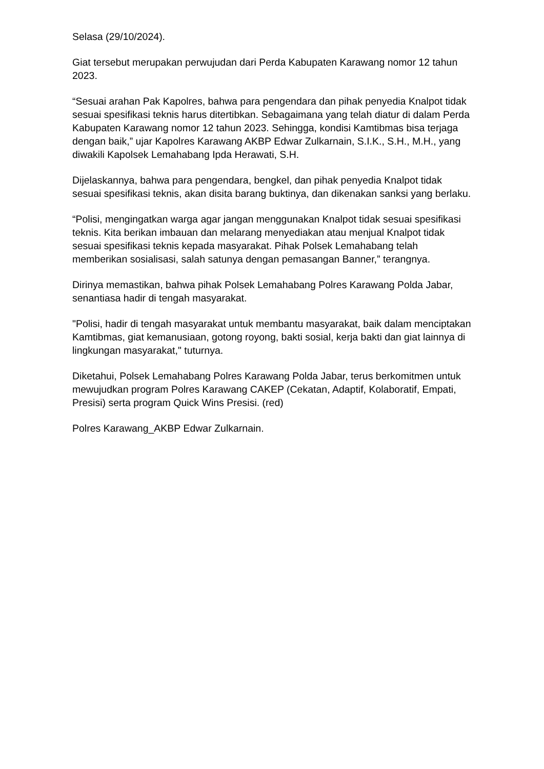Selasa (29/10/2024).
Giat tersebut merupakan perwujudan dari Perda Kabupaten Karawang nomor 12 tahun 2023.
“Sesuai arahan Pak Kapolres, bahwa para pengendara dan pihak penyedia Knalpot tidak sesuai spesifikasi teknis harus ditertibkan. Sebagaimana yang telah diatur di dalam Perda Kabupaten Karawang nomor 12 tahun 2023. Sehingga, kondisi Kamtibmas bisa terjaga dengan baik,” ujar Kapolres Karawang AKBP Edwar Zulkarnain, S.I.K., S.H., M.H., yang diwakili Kapolsek Lemahabang Ipda Herawati, S.H.
Dijelaskannya, bahwa para pengendara, bengkel, dan pihak penyedia Knalpot tidak sesuai spesifikasi teknis, akan disita barang buktinya, dan dikenakan sanksi yang berlaku.
“Polisi, mengingatkan warga agar jangan menggunakan Knalpot tidak sesuai spesifikasi teknis. Kita berikan imbauan dan melarang menyediakan atau menjual Knalpot tidak sesuai spesifikasi teknis kepada masyarakat. Pihak Polsek Lemahabang telah memberikan sosialisasi, salah satunya dengan pemasangan Banner,” terangnya.
Dirinya memastikan, bahwa pihak Polsek Lemahabang Polres Karawang Polda Jabar, senantiasa hadir di tengah masyarakat.
"Polisi, hadir di tengah masyarakat untuk membantu masyarakat, baik dalam menciptakan Kamtibmas, giat kemanusiaan, gotong royong, bakti sosial, kerja bakti dan giat lainnya di lingkungan masyarakat," tuturnya.
Diketahui, Polsek Lemahabang Polres Karawang Polda Jabar, terus berkomitmen untuk mewujudkan program Polres Karawang CAKEP (Cekatan, Adaptif, Kolaboratif, Empati, Presisi) serta program Quick Wins Presisi. (red)
Polres Karawang_AKBP Edwar Zulkarnain.